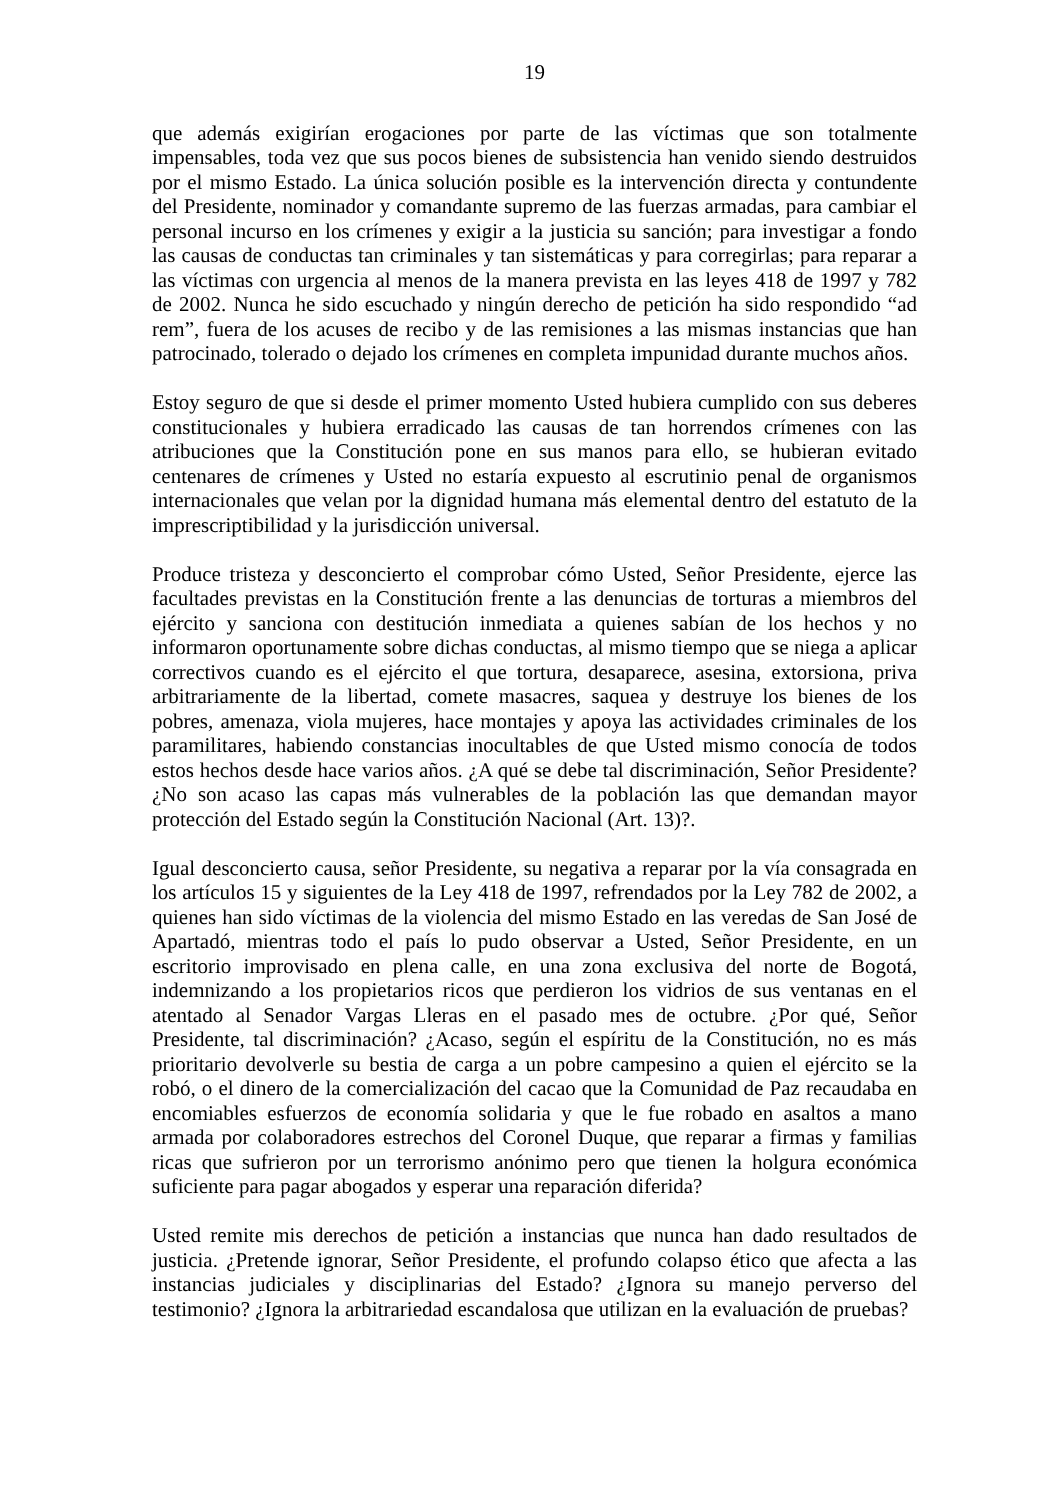19
que además exigirían erogaciones por parte de las víctimas que son totalmente impensables, toda vez que sus pocos bienes de subsistencia han venido siendo destruidos por el mismo Estado. La única solución posible es la intervención directa y contundente del Presidente, nominador y comandante supremo de las fuerzas armadas, para cambiar el personal incurso en los crímenes y exigir a la justicia su sanción; para investigar a fondo las causas de conductas tan criminales y tan sistemáticas y para corregirlas; para reparar a las víctimas con urgencia al menos de la manera prevista en las leyes 418 de 1997 y 782 de 2002. Nunca he sido escuchado y ningún derecho de petición ha sido respondido “ad rem”, fuera de los acuses de recibo y de las remisiones a las mismas instancias que han patrocinado, tolerado o dejado los crímenes en completa impunidad durante muchos años.
Estoy seguro de que si desde el primer momento Usted hubiera cumplido con sus deberes constitucionales y hubiera erradicado las causas de tan horrendos crímenes con las atribuciones que la Constitución pone en sus manos para ello, se hubieran evitado centenares de crímenes y Usted no estaría expuesto al escrutinio penal de organismos internacionales que velan por la dignidad humana más elemental dentro del estatuto de la imprescriptibilidad y la jurisdicción universal.
Produce tristeza y desconcierto el comprobar cómo Usted, Señor Presidente, ejerce las facultades previstas en la Constitución frente a las denuncias de torturas a miembros del ejército y sanciona con destitución inmediata a quienes sabían de los hechos y no informaron oportunamente sobre dichas conductas, al mismo tiempo que se niega a aplicar correctivos cuando es el ejército el que tortura, desaparece, asesina, extorsiona, priva arbitrariamente de la libertad, comete masacres, saquea y destruye los bienes de los pobres, amenaza, viola mujeres, hace montajes y apoya las actividades criminales de los paramilitares, habiendo constancias inocultables de que Usted mismo conocía de todos estos hechos desde hace varios años. ¿A qué se debe tal discriminación, Señor Presidente? ¿No son acaso las capas más vulnerables de la población las que demandan mayor protección del Estado según la Constitución Nacional (Art. 13)?.
Igual desconcierto causa, señor Presidente, su negativa a reparar por la vía consagrada en los artículos 15 y siguientes de la Ley 418 de 1997, refrendados por la Ley 782 de 2002, a quienes han sido víctimas de la violencia del mismo Estado en las veredas de San José de Apartadó, mientras todo el país lo pudo observar a Usted, Señor Presidente, en un escritorio improvisado en plena calle, en una zona exclusiva del norte de Bogotá, indemnizando a los propietarios ricos que perdieron los vidrios de sus ventanas en el atentado al Senador Vargas Lleras en el pasado mes de octubre. ¿Por qué, Señor Presidente, tal discriminación? ¿Acaso, según el espíritu de la Constitución, no es más prioritario devolverle su bestia de carga a un pobre campesino a quien el ejército se la robó, o el dinero de la comercialización del cacao que la Comunidad de Paz recaudaba en encomiables esfuerzos de economía solidaria y que le fue robado en asaltos a mano armada por colaboradores estrechos del Coronel Duque, que reparar a firmas y familias ricas que sufrieron por un terrorismo anónimo pero que tienen la holgura económica suficiente para pagar abogados y esperar una reparación diferida?
Usted remite mis derechos de petición a instancias que nunca han dado resultados de justicia. ¿Pretende ignorar, Señor Presidente, el profundo colapso ético que afecta a las instancias judiciales y disciplinarias del Estado? ¿Ignora su manejo perverso del testimonio? ¿Ignora la arbitrariedad escandalosa que utilizan en la evaluación de pruebas?